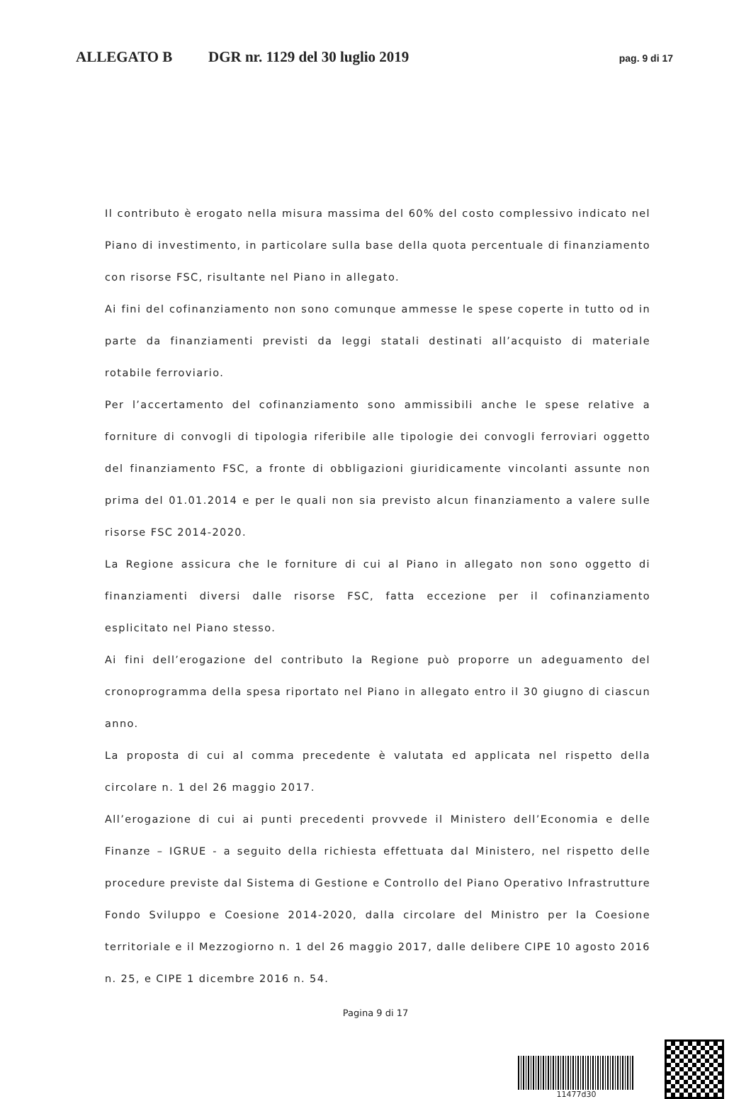ALLEGATO B DGR nr. 1129 del 30 luglio 2019 pag. 9 di 17
Il contributo è erogato nella misura massima del 60% del costo complessivo indicato nel Piano di investimento, in particolare sulla base della quota percentuale di finanziamento con risorse FSC, risultante nel Piano in allegato.
Ai fini del cofinanziamento non sono comunque ammesse le spese coperte in tutto od in parte da finanziamenti previsti da leggi statali destinati all’acquisto di materiale rotabile ferroviario.
Per l’accertamento del cofinanziamento sono ammissibili anche le spese relative a forniture di convogli di tipologia riferibile alle tipologie dei convogli ferroviari oggetto del finanziamento FSC, a fronte di obbligazioni giuridicamente vincolanti assunte non prima del 01.01.2014 e per le quali non sia previsto alcun finanziamento a valere sulle risorse FSC 2014-2020.
La Regione assicura che le forniture di cui al Piano in allegato non sono oggetto di finanziamenti diversi dalle risorse FSC, fatta eccezione per il cofinanziamento esplicitato nel Piano stesso.
Ai fini dell’erogazione del contributo la Regione può proporre un adeguamento del cronoprogramma della spesa riportato nel Piano in allegato entro il 30 giugno di ciascun anno.
La proposta di cui al comma precedente è valutata ed applicata nel rispetto della circolare n. 1 del 26 maggio 2017.
All’erogazione di cui ai punti precedenti provvede il Ministero dell’Economia e delle Finanze – IGRUE - a seguito della richiesta effettuata dal Ministero, nel rispetto delle procedure previste dal Sistema di Gestione e Controllo del Piano Operativo Infrastrutture Fondo Sviluppo e Coesione 2014-2020, dalla circolare del Ministro per la Coesione territoriale e il Mezzogiorno n. 1 del 26 maggio 2017, dalle delibere CIPE 10 agosto 2016 n. 25, e CIPE 1 dicembre 2016 n. 54.
Pagina 9 di 17
11477d30